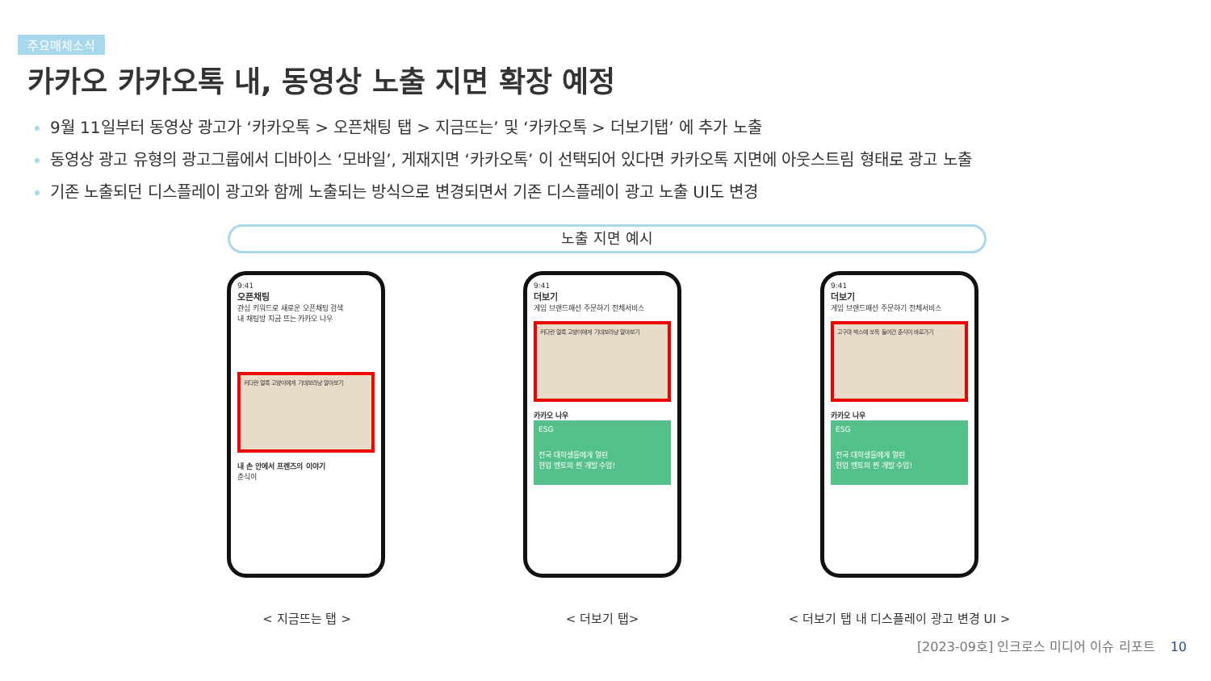주요매체소식
카카오 카카오톡 내, 동영상 노출 지면 확장 예정
9월 11일부터 동영상 광고가 ‘카카오톡 > 오픈채팅 탭 > 지금뜨는’ 및 ‘카카오톡 > 더보기탭’ 에 추가 노출
동영상 광고 유형의 광고그룹에서 디바이스 ‘모바일’, 게재지면 ‘카카오톡’ 이 선택되어 있다면 카카오톡 지면에 아웃스트림 형태로 광고 노출
기존 노출되던 디스플레이 광고와 함께 노출되는 방식으로 변경되면서 기존 디스플레이 광고 노출 UI도 변경
노출 지면 예시
9:41
오픈채팅
관심 키워드로 새로운 오픈채팅 검색
내 채팅방 지금 뜨는 카카오 나우
커다란 얼룩 고양이에게 기대보라냥 알아보기
내 손 안에서 프렌즈의 이야기
춘식이
9:41
더보기
게임 브랜드패션 주문하기 전체서비스
커다란 얼룩 고양이에게 기대보라냥 알아보기
카카오 나우
ESG
전국 대학생들에게 열린
현업 멘토의 찐 개발 수업!
9:41
더보기
게임 브랜드패션 주문하기 전체서비스
고구마 박스에 쏘옥 들어간 춘식이 바로가기
카카오 나우
ESG
전국 대학생들에게 열린
현업 멘토의 찐 개발 수업!
< 지금뜨는 탭 > < 더보기 탭> < 더보기 탭 내 디스플레이 광고 변경 UI >
[2023-09호] 인크로스 미디어 이슈 리포트 10